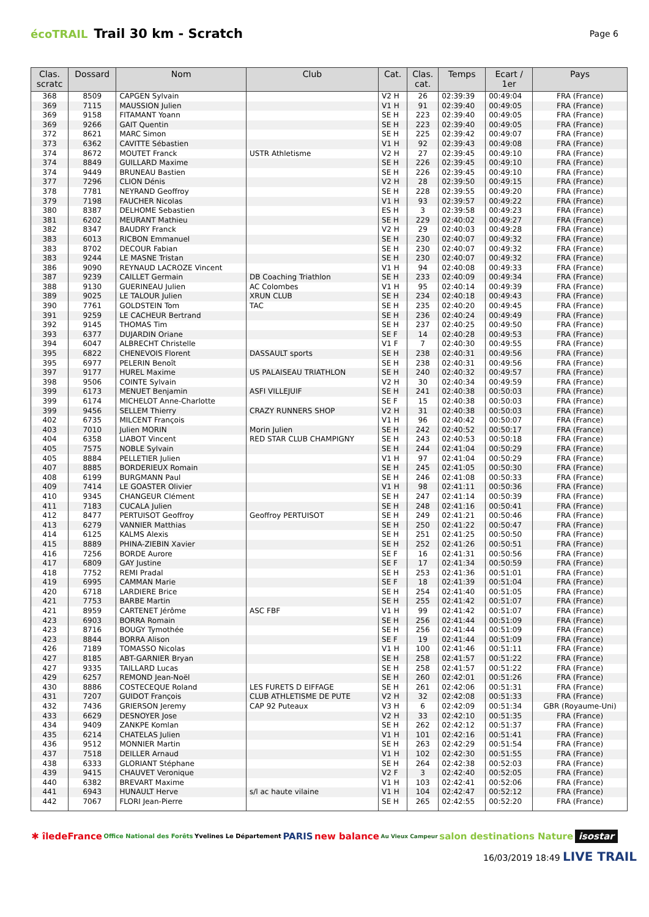écoTRAIL
Trail 30 km - Scratch
Page 6
| Clas. scratc | Dossard | Nom | Club | Cat. | Clas. cat. | Temps | Ecart / 1er | Pays |
| --- | --- | --- | --- | --- | --- | --- | --- | --- |
| 368 | 8509 | CAPGEN Sylvain | | V2 H | 26 | 02:39:39 | 00:49:04 | FRA (France) |
| 369 | 7115 | MAUSSION Julien | | V1 H | 91 | 02:39:40 | 00:49:05 | FRA (France) |
| 369 | 9158 | FITAMANT Yoann | | SE H | 223 | 02:39:40 | 00:49:05 | FRA (France) |
| 369 | 9266 | GAIT Quentin | | SE H | 223 | 02:39:40 | 00:49:05 | FRA (France) |
| 372 | 8621 | MARC Simon | | SE H | 225 | 02:39:42 | 00:49:07 | FRA (France) |
| 373 | 6362 | CAVITTE Sébastien | | V1 H | 92 | 02:39:43 | 00:49:08 | FRA (France) |
| 374 | 8672 | MOUTET Franck | USTR Athletisme | V2 H | 27 | 02:39:45 | 00:49:10 | FRA (France) |
| 374 | 8849 | GUILLARD Maxime | | SE H | 226 | 02:39:45 | 00:49:10 | FRA (France) |
| 374 | 9449 | BRUNEAU Bastien | | SE H | 226 | 02:39:45 | 00:49:10 | FRA (France) |
| 377 | 7296 | CLION Dénis | | V2 H | 28 | 02:39:50 | 00:49:15 | FRA (France) |
| 378 | 7781 | NEYRAND Geoffroy | | SE H | 228 | 02:39:55 | 00:49:20 | FRA (France) |
| 379 | 7198 | FAUCHER Nicolas | | V1 H | 93 | 02:39:57 | 00:49:22 | FRA (France) |
| 380 | 8387 | DELHOME Sebastien | | ES H | 3 | 02:39:58 | 00:49:23 | FRA (France) |
| 381 | 6202 | MEURANT Mathieu | | SE H | 229 | 02:40:02 | 00:49:27 | FRA (France) |
| 382 | 8347 | BAUDRY Franck | | V2 H | 29 | 02:40:03 | 00:49:28 | FRA (France) |
| 383 | 6013 | RICBON Emmanuel | | SE H | 230 | 02:40:07 | 00:49:32 | FRA (France) |
| 383 | 8702 | DECOUR Fabian | | SE H | 230 | 02:40:07 | 00:49:32 | FRA (France) |
| 383 | 9244 | LE MASNE Tristan | | SE H | 230 | 02:40:07 | 00:49:32 | FRA (France) |
| 386 | 9090 | REYNAUD LACROZE Vincent | | V1 H | 94 | 02:40:08 | 00:49:33 | FRA (France) |
| 387 | 9239 | CAILLET Germain | DB Coaching Triathlon | SE H | 233 | 02:40:09 | 00:49:34 | FRA (France) |
| 388 | 9130 | GUERINEAU Julien | AC Colombes | V1 H | 95 | 02:40:14 | 00:49:39 | FRA (France) |
| 389 | 9025 | LE TALOUR Julien | XRUN CLUB | SE H | 234 | 02:40:18 | 00:49:43 | FRA (France) |
| 390 | 7761 | GOLDSTEIN Tom | TAC | SE H | 235 | 02:40:20 | 00:49:45 | FRA (France) |
| 391 | 9259 | LE CACHEUR Bertrand | | SE H | 236 | 02:40:24 | 00:49:49 | FRA (France) |
| 392 | 9145 | THOMAS Tim | | SE H | 237 | 02:40:25 | 00:49:50 | FRA (France) |
| 393 | 6377 | DUJARDIN Oriane | | SE F | 14 | 02:40:28 | 00:49:53 | FRA (France) |
| 394 | 6047 | ALBRECHT Christelle | | V1 F | 7 | 02:40:30 | 00:49:55 | FRA (France) |
| 395 | 6822 | CHENEVOIS Florent | DASSAULT sports | SE H | 238 | 02:40:31 | 00:49:56 | FRA (France) |
| 395 | 6977 | PELERIN Benoît | | SE H | 238 | 02:40:31 | 00:49:56 | FRA (France) |
| 397 | 9177 | HUREL Maxime | US PALAISEAU TRIATHLON | SE H | 240 | 02:40:32 | 00:49:57 | FRA (France) |
| 398 | 9506 | COINTE Sylvain | | V2 H | 30 | 02:40:34 | 00:49:59 | FRA (France) |
| 399 | 6173 | MENUET Benjamin | ASFI VILLEJUIF | SE H | 241 | 02:40:38 | 00:50:03 | FRA (France) |
| 399 | 6174 | MICHELOT Anne-Charlotte | | SE F | 15 | 02:40:38 | 00:50:03 | FRA (France) |
| 399 | 9456 | SELLEM Thierry | CRAZY RUNNERS SHOP | V2 H | 31 | 02:40:38 | 00:50:03 | FRA (France) |
| 402 | 6735 | MILCENT François | | V1 H | 96 | 02:40:42 | 00:50:07 | FRA (France) |
| 403 | 7010 | Julien MORIN | Morin Julien | SE H | 242 | 02:40:52 | 00:50:17 | FRA (France) |
| 404 | 6358 | LIABOT Vincent | RED STAR CLUB CHAMPIGNY | SE H | 243 | 02:40:53 | 00:50:18 | FRA (France) |
| 405 | 7575 | NOBLE Sylvain | | SE H | 244 | 02:41:04 | 00:50:29 | FRA (France) |
| 405 | 8884 | PELLETIER Julien | | V1 H | 97 | 02:41:04 | 00:50:29 | FRA (France) |
| 407 | 8885 | BORDERIEUX Romain | | SE H | 245 | 02:41:05 | 00:50:30 | FRA (France) |
| 408 | 6199 | BURGMANN Paul | | SE H | 246 | 02:41:08 | 00:50:33 | FRA (France) |
| 409 | 7414 | LE GOASTER Olivier | | V1 H | 98 | 02:41:11 | 00:50:36 | FRA (France) |
| 410 | 9345 | CHANGEUR Clément | | SE H | 247 | 02:41:14 | 00:50:39 | FRA (France) |
| 411 | 7183 | CUCALA Julien | | SE H | 248 | 02:41:16 | 00:50:41 | FRA (France) |
| 412 | 8477 | PERTUISOT Geoffroy | Geoffroy PERTUISOT | SE H | 249 | 02:41:21 | 00:50:46 | FRA (France) |
| 413 | 6279 | VANNIER Matthias | | SE H | 250 | 02:41:22 | 00:50:47 | FRA (France) |
| 414 | 6125 | KALMS Alexis | | SE H | 251 | 02:41:25 | 00:50:50 | FRA (France) |
| 415 | 8889 | PHINA-ZIEBIN Xavier | | SE H | 252 | 02:41:26 | 00:50:51 | FRA (France) |
| 416 | 7256 | BORDE Aurore | | SE F | 16 | 02:41:31 | 00:50:56 | FRA (France) |
| 417 | 6809 | GAY Justine | | SE F | 17 | 02:41:34 | 00:50:59 | FRA (France) |
| 418 | 7752 | REMI Pradal | | SE H | 253 | 02:41:36 | 00:51:01 | FRA (France) |
| 419 | 6995 | CAMMAN Marie | | SE F | 18 | 02:41:39 | 00:51:04 | FRA (France) |
| 420 | 6718 | LARDIERE Brice | | SE H | 254 | 02:41:40 | 00:51:05 | FRA (France) |
| 421 | 7753 | BARBE Martin | | SE H | 255 | 02:41:42 | 00:51:07 | FRA (France) |
| 421 | 8959 | CARTENET Jérôme | ASC FBF | V1 H | 99 | 02:41:42 | 00:51:07 | FRA (France) |
| 423 | 6903 | BORRA Romain | | SE H | 256 | 02:41:44 | 00:51:09 | FRA (France) |
| 423 | 8716 | BOUGY Tymothée | | SE H | 256 | 02:41:44 | 00:51:09 | FRA (France) |
| 423 | 8844 | BORRA Alison | | SE F | 19 | 02:41:44 | 00:51:09 | FRA (France) |
| 426 | 7189 | TOMASSO Nicolas | | V1 H | 100 | 02:41:46 | 00:51:11 | FRA (France) |
| 427 | 8185 | ABT-GARNIER Bryan | | SE H | 258 | 02:41:57 | 00:51:22 | FRA (France) |
| 427 | 9335 | TAILLARD Lucas | | SE H | 258 | 02:41:57 | 00:51:22 | FRA (France) |
| 429 | 6257 | REMOND Jean-Noël | | SE H | 260 | 02:42:01 | 00:51:26 | FRA (France) |
| 430 | 8886 | COSTECEQUE Roland | LES FURETS D EIFFAGE | SE H | 261 | 02:42:06 | 00:51:31 | FRA (France) |
| 431 | 7207 | GUIDOT François | CLUB ATHLETISME DE PUTE | V2 H | 32 | 02:42:08 | 00:51:33 | FRA (France) |
| 432 | 7436 | GRIERSON Jeremy | CAP 92 Puteaux | V3 H | 6 | 02:42:09 | 00:51:34 | GBR (Royaume-Uni) |
| 433 | 6629 | DESNOYER Jose | | V2 H | 33 | 02:42:10 | 00:51:35 | FRA (France) |
| 434 | 9409 | ZANKPE Komlan | | SE H | 262 | 02:42:12 | 00:51:37 | FRA (France) |
| 435 | 6214 | CHATELAS Julien | | V1 H | 101 | 02:42:16 | 00:51:41 | FRA (France) |
| 436 | 9512 | MONNIER Martin | | SE H | 263 | 02:42:29 | 00:51:54 | FRA (France) |
| 437 | 7518 | DEILLER Arnaud | | V1 H | 102 | 02:42:30 | 00:51:55 | FRA (France) |
| 438 | 6333 | GLORIANT Stéphane | | SE H | 264 | 02:42:38 | 00:52:03 | FRA (France) |
| 439 | 9415 | CHAUVET Veronique | | V2 F | 3 | 02:42:40 | 00:52:05 | FRA (France) |
| 440 | 6382 | BREVART Maxime | | V1 H | 103 | 02:42:41 | 00:52:06 | FRA (France) |
| 441 | 6943 | HUNAULT Herve | s/l ac haute vilaine | V1 H | 104 | 02:42:47 | 00:52:12 | FRA (France) |
| 442 | 7067 | FLORI Jean-Pierre | | SE H | 265 | 02:42:55 | 00:52:20 | FRA (France) |
✱ îledeFrance Office National des Forêts Yvelines Le Département PARIS new balance Au Vieux Campeur salon destinations Nature isostar
16/03/2019 18:49 LIVE TRAIL